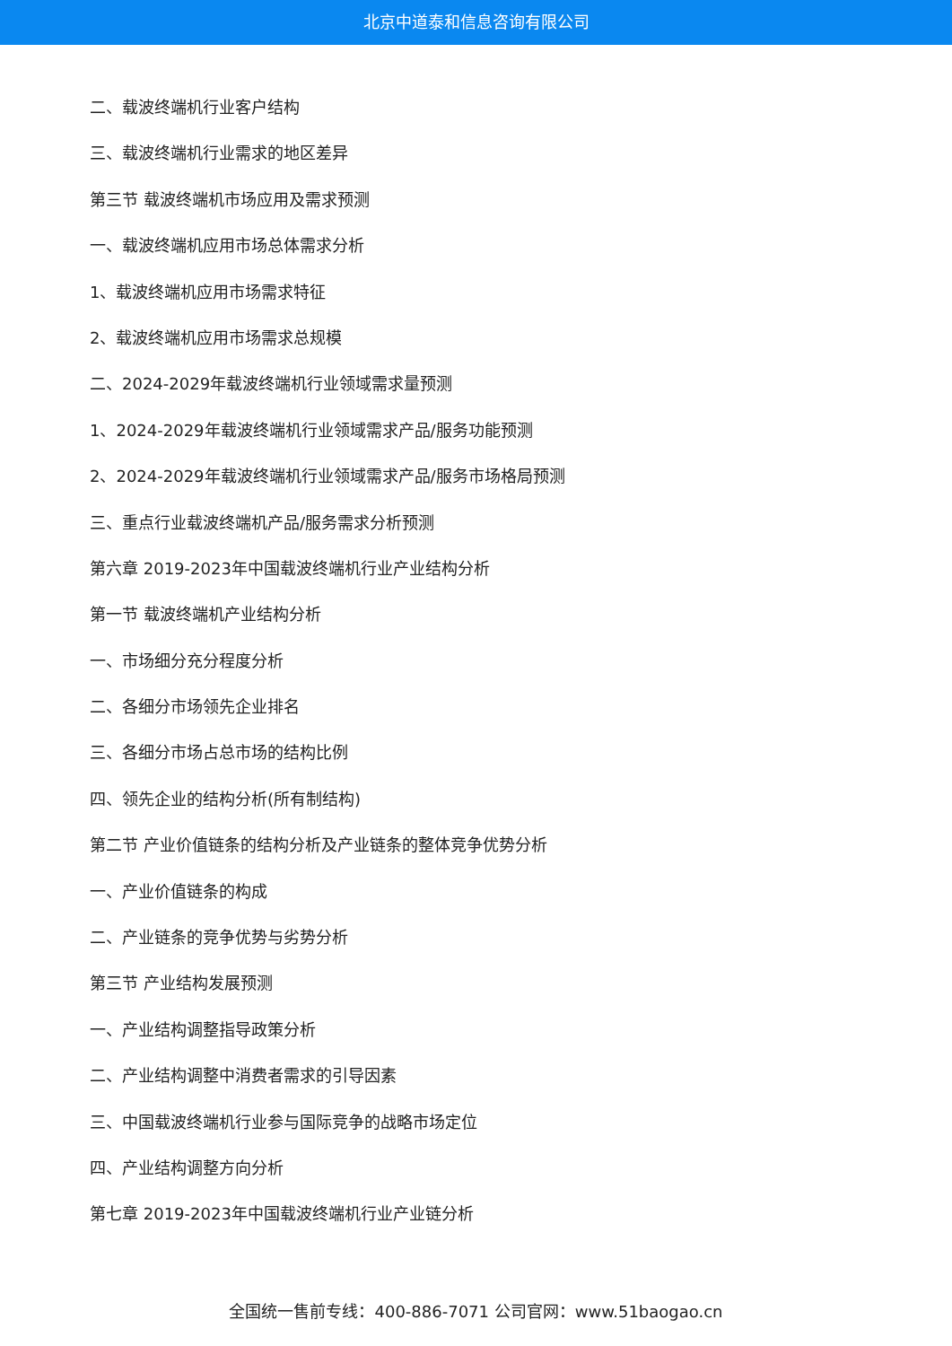北京中道泰和信息咨询有限公司
二、载波终端机行业客户结构
三、载波终端机行业需求的地区差异
第三节 载波终端机市场应用及需求预测
一、载波终端机应用市场总体需求分析
1、载波终端机应用市场需求特征
2、载波终端机应用市场需求总规模
二、2024-2029年载波终端机行业领域需求量预测
1、2024-2029年载波终端机行业领域需求产品/服务功能预测
2、2024-2029年载波终端机行业领域需求产品/服务市场格局预测
三、重点行业载波终端机产品/服务需求分析预测
第六章 2019-2023年中国载波终端机行业产业结构分析
第一节 载波终端机产业结构分析
一、市场细分充分程度分析
二、各细分市场领先企业排名
三、各细分市场占总市场的结构比例
四、领先企业的结构分析(所有制结构)
第二节 产业价值链条的结构分析及产业链条的整体竞争优势分析
一、产业价值链条的构成
二、产业链条的竞争优势与劣势分析
第三节 产业结构发展预测
一、产业结构调整指导政策分析
二、产业结构调整中消费者需求的引导因素
三、中国载波终端机行业参与国际竞争的战略市场定位
四、产业结构调整方向分析
第七章 2019-2023年中国载波终端机行业产业链分析
全国统一售前专线：400-886-7071 公司官网：www.51baogao.cn